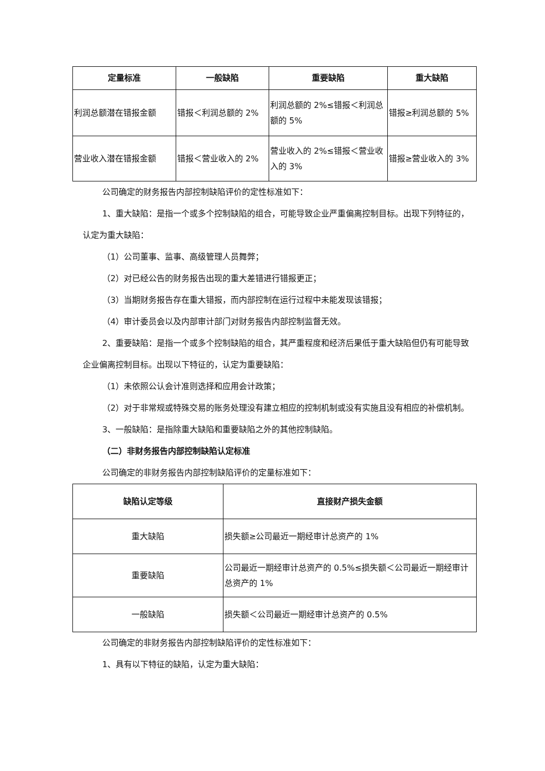| 定量标准 | 一般缺陷 | 重要缺陷 | 重大缺陷 |
| --- | --- | --- | --- |
| 利润总额潜在错报金额 | 错报＜利润总额的 2% | 利润总额的 2%≤错报＜利润总额的 5% | 错报≥利润总额的 5% |
| 营业收入潜在错报金额 | 错报＜营业收入的 2% | 营业收入的 2%≤错报＜营业收入的 3% | 错报≥营业收入的 3% |
公司确定的财务报告内部控制缺陷评价的定性标准如下：
1、重大缺陷：是指一个或多个控制缺陷的组合，可能导致企业严重偏离控制目标。出现下列特征的，认定为重大缺陷：
（1）公司董事、监事、高级管理人员舞弊；
（2）对已经公告的财务报告出现的重大差错进行错报更正；
（3）当期财务报告存在重大错报，而内部控制在运行过程中未能发现该错报；
（4）审计委员会以及内部审计部门对财务报告内部控制监督无效。
2、重要缺陷：是指一个或多个控制缺陷的组合，其严重程度和经济后果低于重大缺陷但仍有可能导致企业偏离控制目标。出现以下特征的，认定为重要缺陷：
（1）未依照公认会计准则选择和应用会计政策；
（2）对于非常规或特殊交易的账务处理没有建立相应的控制机制或没有实施且没有相应的补偿机制。
3、一般缺陷：是指除重大缺陷和重要缺陷之外的其他控制缺陷。
（二）非财务报告内部控制缺陷认定标准
公司确定的非财务报告内部控制缺陷评价的定量标准如下：
| 缺陷认定等级 | 直接财产损失金额 |
| --- | --- |
| 重大缺陷 | 损失额≥公司最近一期经审计总资产的 1% |
| 重要缺陷 | 公司最近一期经审计总资产的 0.5%≤损失额＜公司最近一期经审计总资产的 1% |
| 一般缺陷 | 损失额＜公司最近一期经审计总资产的 0.5% |
公司确定的非财务报告内部控制缺陷评价的定性标准如下：
1、具有以下特征的缺陷，认定为重大缺陷：